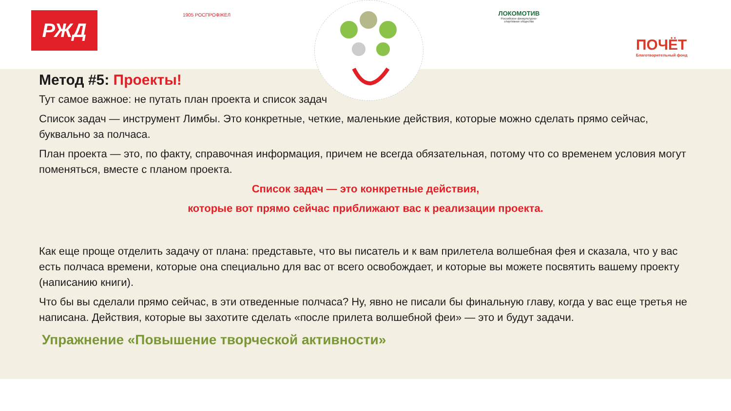РЖД 1905 РОСПРОФЖЕЛ
ЛОКОМОТИВ
Российское физкультурно-спортивное общество
ПОЧЁТ
Благотворительный фонд
Метод #5: Проекты!
Тут самое важное: не путать план проекта и список задач
Список задач — инструмент Лимбы. Это конкретные, четкие, маленькие действия, которые можно сделать прямо сейчас, буквально за полчаса.
План проекта — это, по факту, справочная информация, причем не всегда обязательная, потому что со временем условия могут поменяться, вместе с планом проекта.
Список задач — это конкретные действия,
которые вот прямо сейчас приближают вас к реализации проекта.
Как еще проще отделить задачу от плана: представьте, что вы писатель и к вам прилетела волшебная фея и сказала, что у вас есть полчаса времени, которые она специально для вас от всего освобождает, и которые вы можете посвятить вашему проекту (написанию книги).
Что бы вы сделали прямо сейчас, в эти отведенные полчаса? Ну, явно не писали бы финальную главу, когда у вас еще третья не написана. Действия, которые вы захотите сделать «после прилета волшебной феи» — это и будут задачи.
Упражнение «Повышение творческой активности»